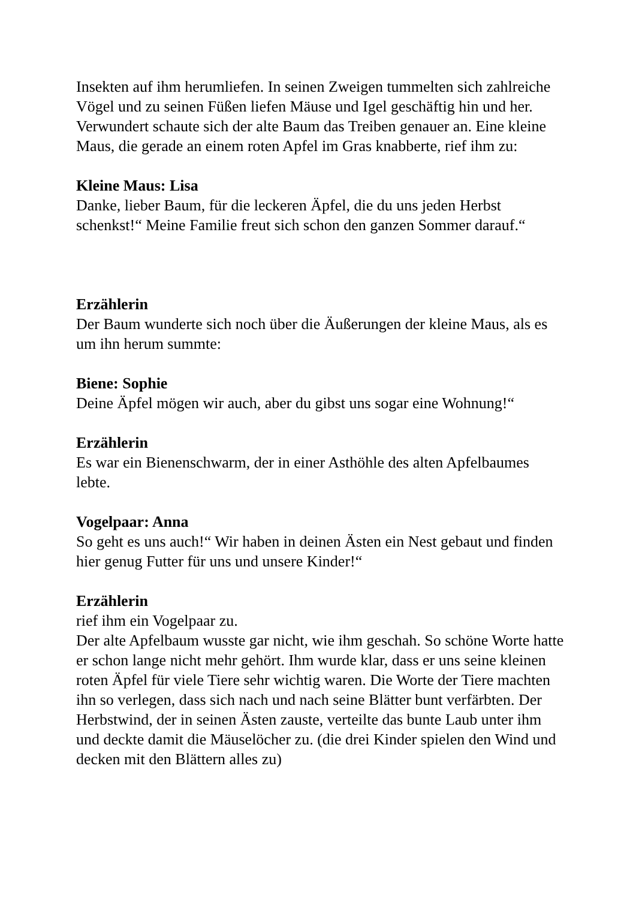Insekten auf ihm herumliefen. In seinen Zweigen tummelten sich zahlreiche Vögel und zu seinen Füßen liefen Mäuse und Igel geschäftig hin und her. Verwundert schaute sich der alte Baum das Treiben genauer an. Eine kleine Maus, die gerade an einem roten Apfel im Gras knabberte, rief ihm zu:
Kleine Maus: Lisa
Danke, lieber Baum, für die leckeren Äpfel, die du uns jeden Herbst schenkst!“ Meine Familie freut sich schon den ganzen Sommer darauf.“
Erzählerin
Der Baum wunderte sich noch über die Äußerungen der kleine Maus, als es um ihn herum summte:
Biene: Sophie
Deine Äpfel mögen wir auch, aber du gibst uns sogar eine Wohnung!“
Erzählerin
Es war ein Bienenschwarm, der in einer Asthöhle des alten Apfelbaumes lebte.
Vogelpaar: Anna
So geht es uns auch!“ Wir haben in deinen Ästen ein Nest gebaut und finden hier genug Futter für uns und unsere Kinder!“
Erzählerin
rief ihm ein Vogelpaar zu.
Der alte Apfelbaum wusste gar nicht, wie ihm geschah. So schöne Worte hatte er schon lange nicht mehr gehört. Ihm wurde klar, dass er uns seine kleinen roten Äpfel für viele Tiere sehr wichtig waren. Die Worte der Tiere machten ihn so verlegen, dass sich nach und nach seine Blätter bunt verfärbten. Der Herbstwind, der in seinen Ästen zauste, verteilte das bunte Laub unter ihm und deckte damit die Mäuselöcher zu. (die drei Kinder spielen den Wind und decken mit den Blättern alles zu)